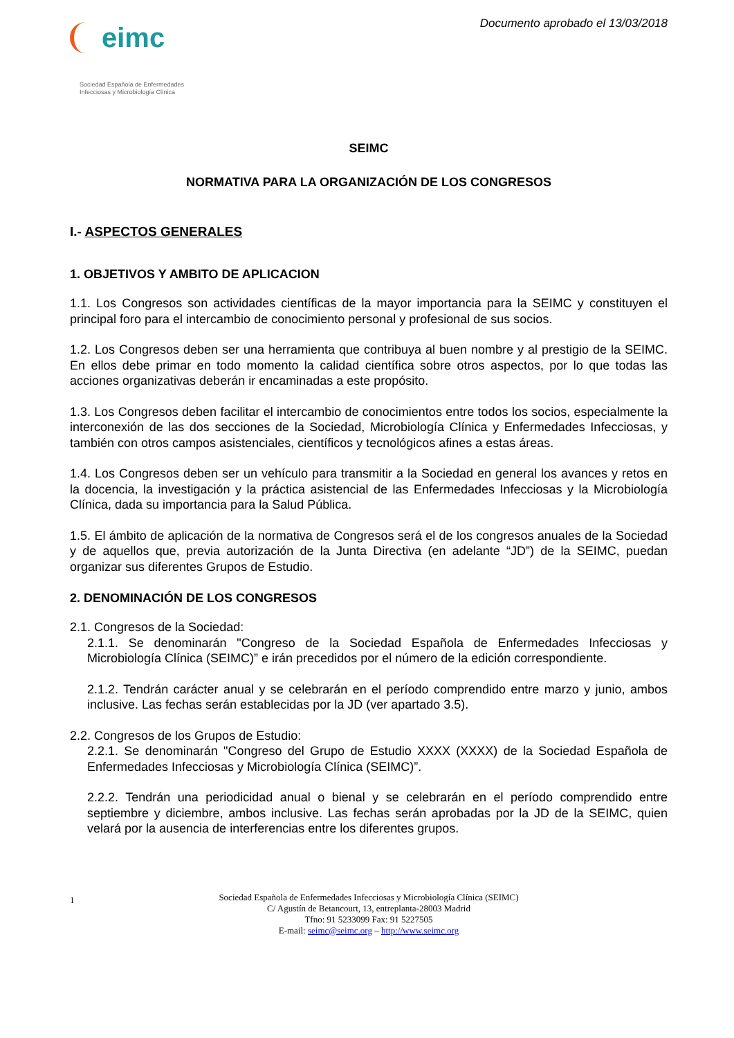eimc
Sociedad Española de Enfermedades
Infecciosas y Microbiología Clínica
Documento aprobado el 13/03/2018
SEIMC
NORMATIVA PARA LA ORGANIZACIÓN DE LOS CONGRESOS
I.- ASPECTOS GENERALES
1. OBJETIVOS Y AMBITO DE APLICACION
1.1. Los Congresos son actividades científicas de la mayor importancia para la SEIMC y constituyen el principal foro para el intercambio de conocimiento personal y profesional de sus socios.
1.2. Los Congresos deben ser una herramienta que contribuya al buen nombre y al prestigio de la SEIMC. En ellos debe primar en todo momento la calidad científica sobre otros aspectos, por lo que todas las acciones organizativas deberán ir encaminadas a este propósito.
1.3. Los Congresos deben facilitar el intercambio de conocimientos entre todos los socios, especialmente la interconexión de las dos secciones de la Sociedad, Microbiología Clínica y Enfermedades Infecciosas, y también con otros campos asistenciales, científicos y tecnológicos afines a estas áreas.
1.4. Los Congresos deben ser un vehículo para transmitir a la Sociedad en general los avances y retos en la docencia, la investigación y la práctica asistencial de las Enfermedades Infecciosas y la Microbiología Clínica, dada su importancia para la Salud Pública.
1.5. El ámbito de aplicación de la normativa de Congresos será el de los congresos anuales de la Sociedad y de aquellos que, previa autorización de la Junta Directiva (en adelante “JD”) de la SEIMC, puedan organizar sus diferentes Grupos de Estudio.
2. DENOMINACIÓN DE LOS CONGRESOS
2.1. Congresos de la Sociedad:
2.1.1. Se denominarán "Congreso de la Sociedad Española de Enfermedades Infecciosas y Microbiología Clínica (SEIMC)” e irán precedidos por el número de la edición correspondiente.
2.1.2. Tendrán carácter anual y se celebrarán en el período comprendido entre marzo y junio, ambos inclusive. Las fechas serán establecidas por la JD (ver apartado 3.5).
2.2. Congresos de los Grupos de Estudio:
2.2.1. Se denominarán "Congreso del Grupo de Estudio XXXX (XXXX) de la Sociedad Española de Enfermedades Infecciosas y Microbiología Clínica (SEIMC)”.
2.2.2. Tendrán una periodicidad anual o bienal y se celebrarán en el período comprendido entre septiembre y diciembre, ambos inclusive. Las fechas serán aprobadas por la JD de la SEIMC, quien velará por la ausencia de interferencias entre los diferentes grupos.
1 Sociedad Española de Enfermedades Infecciosas y Microbiología Clínica (SEIMC)
C/ Agustín de Betancourt, 13, entreplanta-28003 Madrid
Tfno: 91 5233099 Fax: 91 5227505
E-mail: seimc@seimc.org – http://www.seimc.org